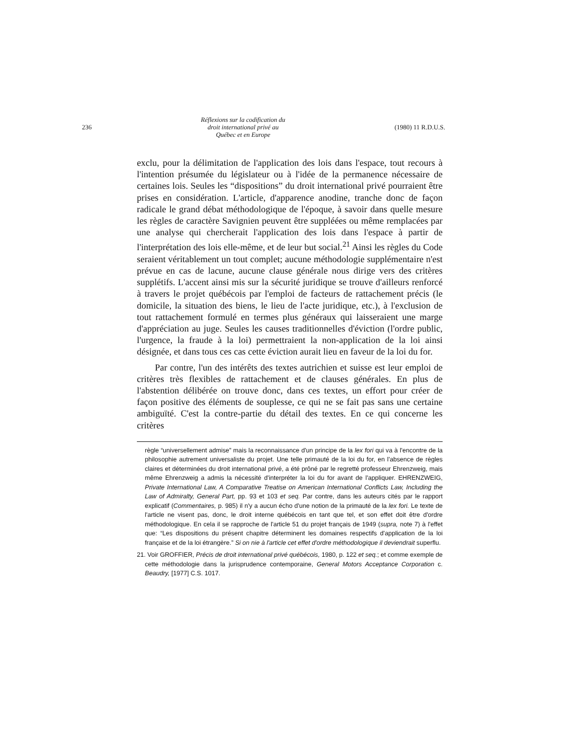236
Réflexions sur la codification du
droit international privé au
Québec et en Europe
(1980) 11 R.D.U.S.
exclu, pour la délimitation de l'application des lois dans l'espace, tout recours à l'intention présumée du législateur ou à l'idée de la permanence nécessaire de certaines lois. Seules les “dispositions” du droit international privé pourraient être prises en considération. L'article, d'apparence anodine, tranche donc de façon radicale le grand débat méthodologique de l'époque, à savoir dans quelle mesure les règles de caractère Savignien peuvent être suppléées ou même remplacées par une analyse qui chercherait l'application des lois dans l'espace à partir de l'interprétation des lois elle-même, et de leur but social.<sup>21</sup> Ainsi les règles du Code seraient véritablement un tout complet; aucune méthodologie supplémentaire n'est prévue en cas de lacune, aucune clause générale nous dirige vers des critères supplétifs. L'accent ainsi mis sur la sécurité juridique se trouve d'ailleurs renforcé à travers le projet québécois par l'emploi de facteurs de rattachement précis (le domicile, la situation des biens, le lieu de l'acte juridique, etc.), à l'exclusion de tout rattachement formulé en termes plus généraux qui laisseraient une marge d'appréciation au juge. Seules les causes traditionnelles d'éviction (l'ordre public, l'urgence, la fraude à la loi) permettraient la non-application de la loi ainsi désignée, et dans tous ces cas cette éviction aurait lieu en faveur de la loi du for.
Par contre, l'un des intérêts des textes autrichien et suisse est leur emploi de critères très flexibles de rattachement et de clauses générales. En plus de l'abstention délibérée on trouve donc, dans ces textes, un effort pour créer de façon positive des éléments de souplesse, ce qui ne se fait pas sans une certaine ambiguïté. C'est la contre-partie du détail des textes. En ce qui concerne les critères
règle “universellement admise” mais la reconnaissance d'un principe de la lex fori qui va à l'encontre de la philosophie autrement universaliste du projet. Une telle primauté de la loi du for, en l'absence de règles claires et déterminées du droit international privé, a été prôné par le regretté professeur Ehrenzweig, mais même Ehrenzweig a admis la nécessité d'interpréter la loi du for avant de l'appliquer. EHRENZWEIG, Private International Law, A Comparative Treatise on American International Conflicts Law, Including the Law of Admiralty, General Part, pp. 93 et 103 et seq. Par contre, dans les auteurs cités par le rapport explicatif (Commentaires, p. 985) il n'y a aucun écho d'une notion de la primauté de la lex fori. Le texte de l'article ne visent pas, donc, le droit interne québécois en tant que tel, et son effet doit être d'ordre méthodologique. En cela il se rapproche de l'article 51 du projet français de 1949 (supra, note 7) à l'effet que: “Les dispositions du présent chapitre déterminent les domaines respectifs d'application de la loi française et de la loi étrangère.” Si on nie à l'article cet effet d'ordre méthodologique il deviendrait superflu.
21. Voir GROFFIER, Précis de droit international privé québécois, 1980, p. 122 et seq.; et comme exemple de cette méthodologie dans la jurisprudence contemporaine, General Motors Acceptance Corporation c. Beaudry, [1977] C.S. 1017.